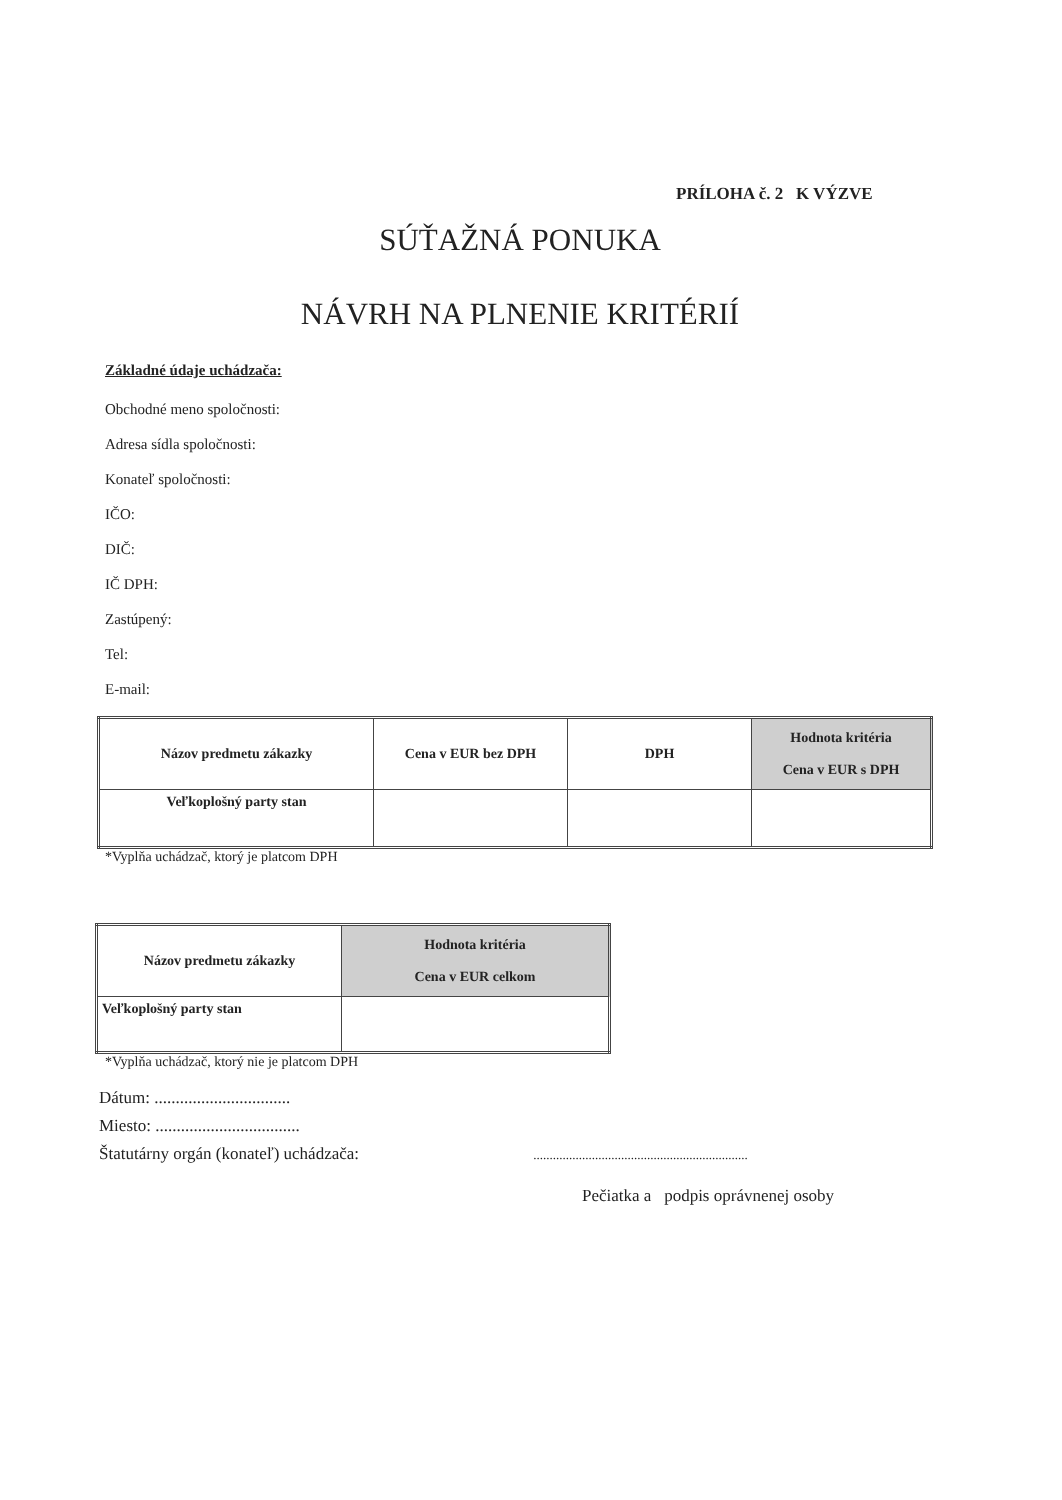PRÍLOHA č. 2 K VÝZVE
SÚŤAŽNÁ PONUKA
NÁVRH NA PLNENIE KRITÉRIÍ
Základné údaje uchádzača:
Obchodné meno spoločnosti:
Adresa sídla spoločnosti:
Konateľ spoločnosti:
IČO:
DIČ:
IČ DPH:
Zastúpený:
Tel:
E-mail:
| Názov predmetu zákazky | Cena v EUR bez DPH | DPH | Hodnota kritéria Cena v EUR s DPH |
| Veľkoplošný party stan | | | |
*Vyplňa uchádzač, ktorý je platcom DPH
| Názov predmetu zákazky | Hodnota kritéria Cena v EUR celkom |
| Veľkoplošný party stan | |
*Vyplňa uchádzač, ktorý nie je platcom DPH
Dátum: ................................
Miesto: ..................................
Štatutárny orgán (konateľ) uchádzača: ..................................................................
Pečiatka a podpis oprávnenej osoby